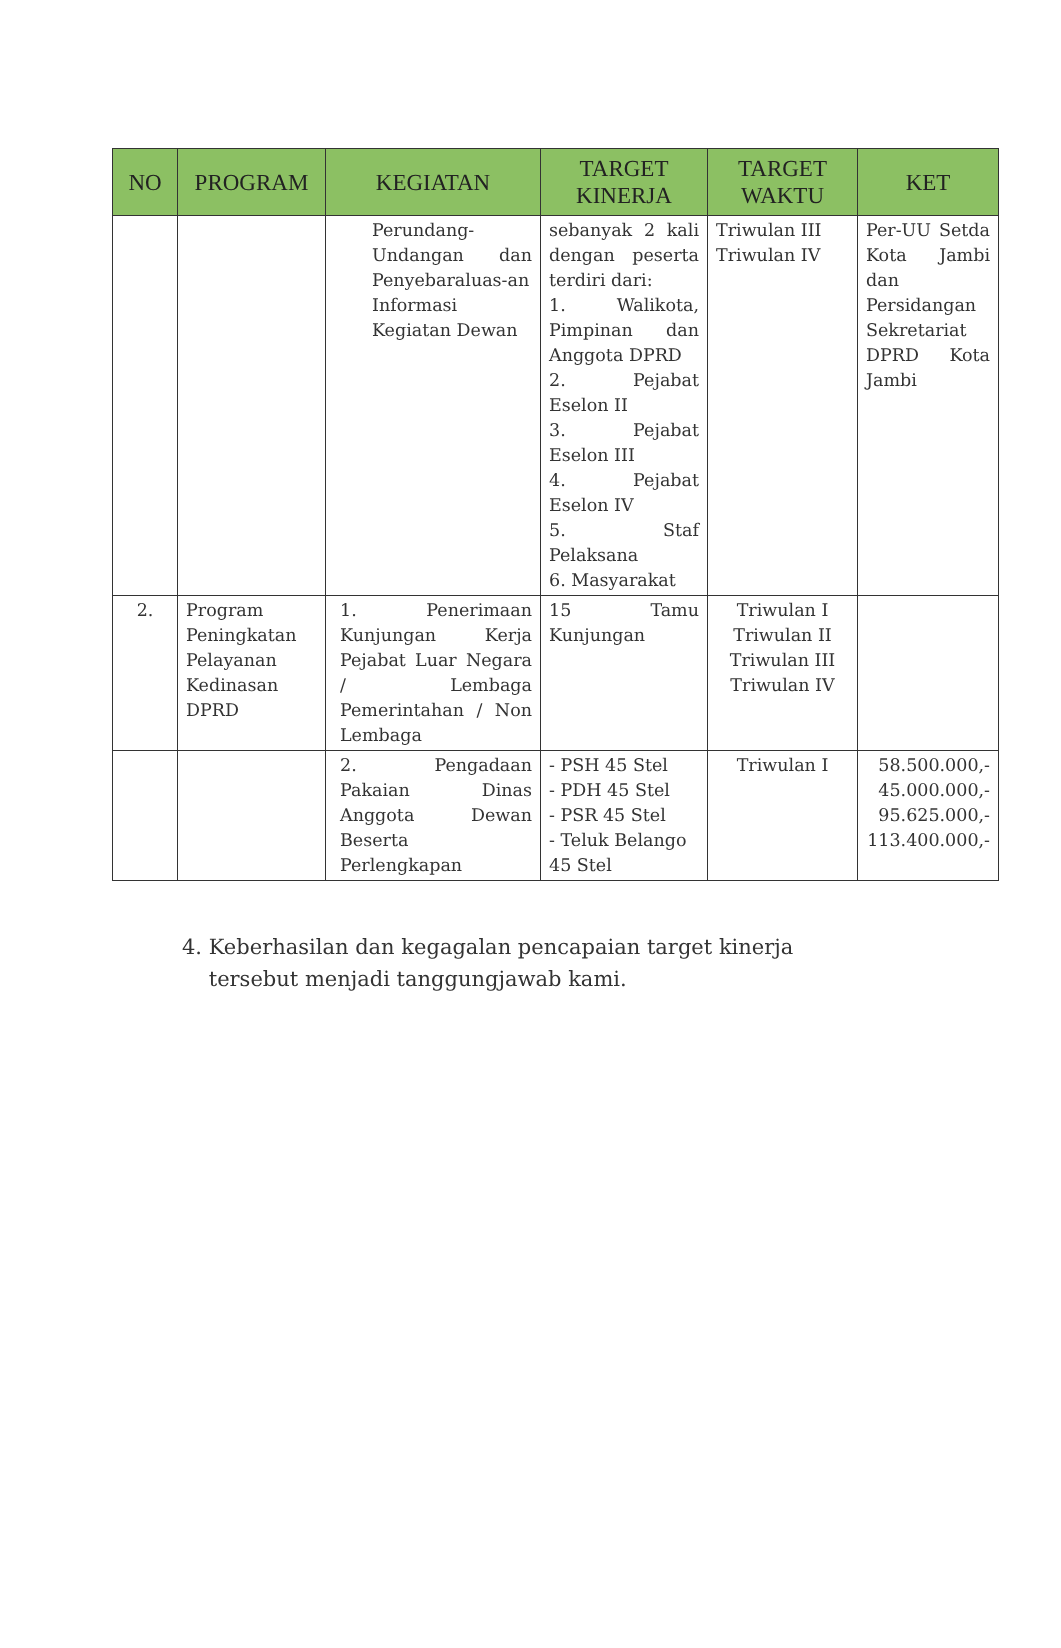| NO | PROGRAM | KEGIATAN | TARGET KINERJA | TARGET WAKTU | KET |
| --- | --- | --- | --- | --- | --- |
| | | Perundang-Undangan dan Penyebaraluas-an Informasi Kegiatan Dewan | sebanyak 2 kali dengan peserta terdiri dari: 1. Walikota, Pimpinan dan Anggota DPRD 2. Pejabat Eselon II 3. Pejabat Eselon III 4. Pejabat Eselon IV 5. Staf Pelaksana 6. Masyarakat | Triwulan III Triwulan IV | Per-UU Setda Kota Jambi dan Persidangan Sekretariat DPRD Kota Jambi |
| 2. | Program Peningkatan Pelayanan Kedinasan DPRD | 1. Penerimaan Kunjungan Kerja Pejabat Luar Negara / Lembaga Pemerintahan / Non Lembaga | 15 Tamu Kunjungan | Triwulan I Triwulan II Triwulan III Triwulan IV | |
| | | 2. Pengadaan Pakaian Dinas Anggota Dewan Beserta Perlengkapan | - PSH 45 Stel - PDH 45 Stel - PSR 45 Stel - Teluk Belango 45 Stel | Triwulan I | 58.500.000,- 45.000.000,- 95.625.000,- 113.400.000,- |
4. Keberhasilan dan kegagalan pencapaian target kinerja
tersebut menjadi tanggungjawab kami.